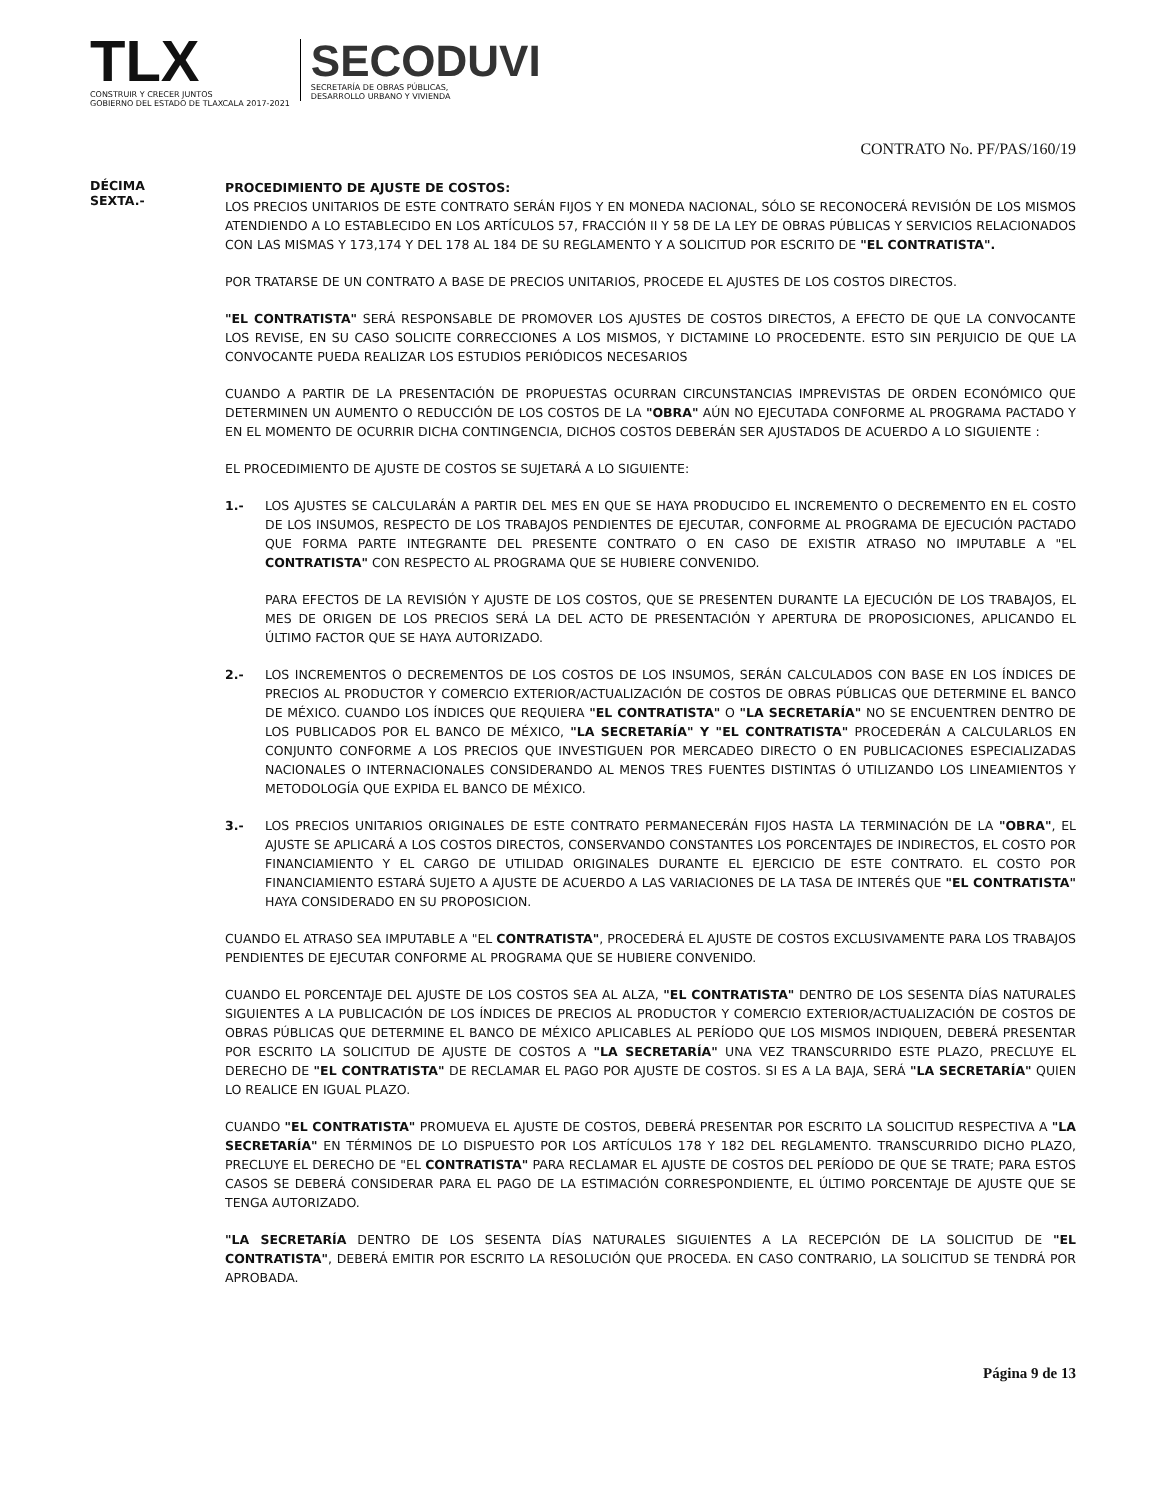TLX
CONSTRUIR Y CRECER JUNTOS
GOBIERNO DEL ESTADO DE TLAXCALA 2017-2021
SECODUVI
SECRETARÍA DE OBRAS PÚBLICAS,
DESARROLLO URBANO Y VIVIENDA
CONTRATO No. PF/PAS/160/19
DÉCIMA
SEXTA.-
PROCEDIMIENTO DE AJUSTE DE COSTOS:
LOS PRECIOS UNITARIOS DE ESTE CONTRATO SERÁN FIJOS Y EN MONEDA NACIONAL, SÓLO SE RECONOCERÁ REVISIÓN DE LOS MISMOS ATENDIENDO A LO ESTABLECIDO EN LOS ARTÍCULOS 57, FRACCIÓN II Y 58 DE LA LEY DE OBRAS PÚBLICAS Y SERVICIOS RELACIONADOS CON LAS MISMAS Y 173,174 Y DEL 178 AL 184 DE SU REGLAMENTO Y A SOLICITUD POR ESCRITO DE "EL CONTRATISTA".
POR TRATARSE DE UN CONTRATO A BASE DE PRECIOS UNITARIOS, PROCEDE EL AJUSTES DE LOS COSTOS DIRECTOS.
"EL CONTRATISTA" SERÁ RESPONSABLE DE PROMOVER LOS AJUSTES DE COSTOS DIRECTOS, A EFECTO DE QUE LA CONVOCANTE LOS REVISE, EN SU CASO SOLICITE CORRECCIONES A LOS MISMOS, Y DICTAMINE LO PROCEDENTE. ESTO SIN PERJUICIO DE QUE LA CONVOCANTE PUEDA REALIZAR LOS ESTUDIOS PERIÓDICOS NECESARIOS
CUANDO A PARTIR DE LA PRESENTACIÓN DE PROPUESTAS OCURRAN CIRCUNSTANCIAS IMPREVISTAS DE ORDEN ECONÓMICO QUE DETERMINEN UN AUMENTO O REDUCCIÓN DE LOS COSTOS DE LA "OBRA" AÚN NO EJECUTADA CONFORME AL PROGRAMA PACTADO Y EN EL MOMENTO DE OCURRIR DICHA CONTINGENCIA, DICHOS COSTOS DEBERÁN SER AJUSTADOS DE ACUERDO A LO SIGUIENTE :
EL PROCEDIMIENTO DE AJUSTE DE COSTOS SE SUJETARÁ A LO SIGUIENTE:
1.- LOS AJUSTES SE CALCULARÁN A PARTIR DEL MES EN QUE SE HAYA PRODUCIDO EL INCREMENTO O DECREMENTO EN EL COSTO DE LOS INSUMOS, RESPECTO DE LOS TRABAJOS PENDIENTES DE EJECUTAR, CONFORME AL PROGRAMA DE EJECUCIÓN PACTADO QUE FORMA PARTE INTEGRANTE DEL PRESENTE CONTRATO O EN CASO DE EXISTIR ATRASO NO IMPUTABLE A "EL CONTRATISTA" CON RESPECTO AL PROGRAMA QUE SE HUBIERE CONVENIDO.
PARA EFECTOS DE LA REVISIÓN Y AJUSTE DE LOS COSTOS, QUE SE PRESENTEN DURANTE LA EJECUCIÓN DE LOS TRABAJOS, EL MES DE ORIGEN DE LOS PRECIOS SERÁ LA DEL ACTO DE PRESENTACIÓN Y APERTURA DE PROPOSICIONES, APLICANDO EL ÚLTIMO FACTOR QUE SE HAYA AUTORIZADO.
2.- LOS INCREMENTOS O DECREMENTOS DE LOS COSTOS DE LOS INSUMOS, SERÁN CALCULADOS CON BASE EN LOS ÍNDICES DE PRECIOS AL PRODUCTOR Y COMERCIO EXTERIOR/ACTUALIZACIÓN DE COSTOS DE OBRAS PÚBLICAS QUE DETERMINE EL BANCO DE MÉXICO. CUANDO LOS ÍNDICES QUE REQUIERA "EL CONTRATISTA" O "LA SECRETARÍA" NO SE ENCUENTREN DENTRO DE LOS PUBLICADOS POR EL BANCO DE MÉXICO, "LA SECRETARÍA" Y "EL CONTRATISTA" PROCEDERÁN A CALCULARLOS EN CONJUNTO CONFORME A LOS PRECIOS QUE INVESTIGUEN POR MERCADEO DIRECTO O EN PUBLICACIONES ESPECIALIZADAS NACIONALES O INTERNACIONALES CONSIDERANDO AL MENOS TRES FUENTES DISTINTAS Ó UTILIZANDO LOS LINEAMIENTOS Y METODOLOGÍA QUE EXPIDA EL BANCO DE MÉXICO.
3.- LOS PRECIOS UNITARIOS ORIGINALES DE ESTE CONTRATO PERMANECERÁN FIJOS HASTA LA TERMINACIÓN DE LA "OBRA", EL AJUSTE SE APLICARÁ A LOS COSTOS DIRECTOS, CONSERVANDO CONSTANTES LOS PORCENTAJES DE INDIRECTOS, EL COSTO POR FINANCIAMIENTO Y EL CARGO DE UTILIDAD ORIGINALES DURANTE EL EJERCICIO DE ESTE CONTRATO. EL COSTO POR FINANCIAMIENTO ESTARÁ SUJETO A AJUSTE DE ACUERDO A LAS VARIACIONES DE LA TASA DE INTERÉS QUE "EL CONTRATISTA" HAYA CONSIDERADO EN SU PROPOSICION.
CUANDO EL ATRASO SEA IMPUTABLE A "EL CONTRATISTA", PROCEDERÁ EL AJUSTE DE COSTOS EXCLUSIVAMENTE PARA LOS TRABAJOS PENDIENTES DE EJECUTAR CONFORME AL PROGRAMA QUE SE HUBIERE CONVENIDO.
CUANDO EL PORCENTAJE DEL AJUSTE DE LOS COSTOS SEA AL ALZA, "EL CONTRATISTA" DENTRO DE LOS SESENTA DÍAS NATURALES SIGUIENTES A LA PUBLICACIÓN DE LOS ÍNDICES DE PRECIOS AL PRODUCTOR Y COMERCIO EXTERIOR/ACTUALIZACIÓN DE COSTOS DE OBRAS PÚBLICAS QUE DETERMINE EL BANCO DE MÉXICO APLICABLES AL PERÍODO QUE LOS MISMOS INDIQUEN, DEBERÁ PRESENTAR POR ESCRITO LA SOLICITUD DE AJUSTE DE COSTOS A "LA SECRETARÍA" UNA VEZ TRANSCURRIDO ESTE PLAZO, PRECLUYE EL DERECHO DE "EL CONTRATISTA" DE RECLAMAR EL PAGO POR AJUSTE DE COSTOS. SI ES A LA BAJA, SERÁ "LA SECRETARÍA" QUIEN LO REALICE EN IGUAL PLAZO.
CUANDO "EL CONTRATISTA" PROMUEVA EL AJUSTE DE COSTOS, DEBERÁ PRESENTAR POR ESCRITO LA SOLICITUD RESPECTIVA A "LA SECRETARÍA" EN TÉRMINOS DE LO DISPUESTO POR LOS ARTÍCULOS 178 Y 182 DEL REGLAMENTO. TRANSCURRIDO DICHO PLAZO, PRECLUYE EL DERECHO DE "EL CONTRATISTA" PARA RECLAMAR EL AJUSTE DE COSTOS DEL PERÍODO DE QUE SE TRATE; PARA ESTOS CASOS SE DEBERÁ CONSIDERAR PARA EL PAGO DE LA ESTIMACIÓN CORRESPONDIENTE, EL ÚLTIMO PORCENTAJE DE AJUSTE QUE SE TENGA AUTORIZADO.
"LA SECRETARÍA DENTRO DE LOS SESENTA DÍAS NATURALES SIGUIENTES A LA RECEPCIÓN DE LA SOLICITUD DE "EL CONTRATISTA", DEBERÁ EMITIR POR ESCRITO LA RESOLUCIÓN QUE PROCEDA. EN CASO CONTRARIO, LA SOLICITUD SE TENDRÁ POR APROBADA.
Página 9 de 13